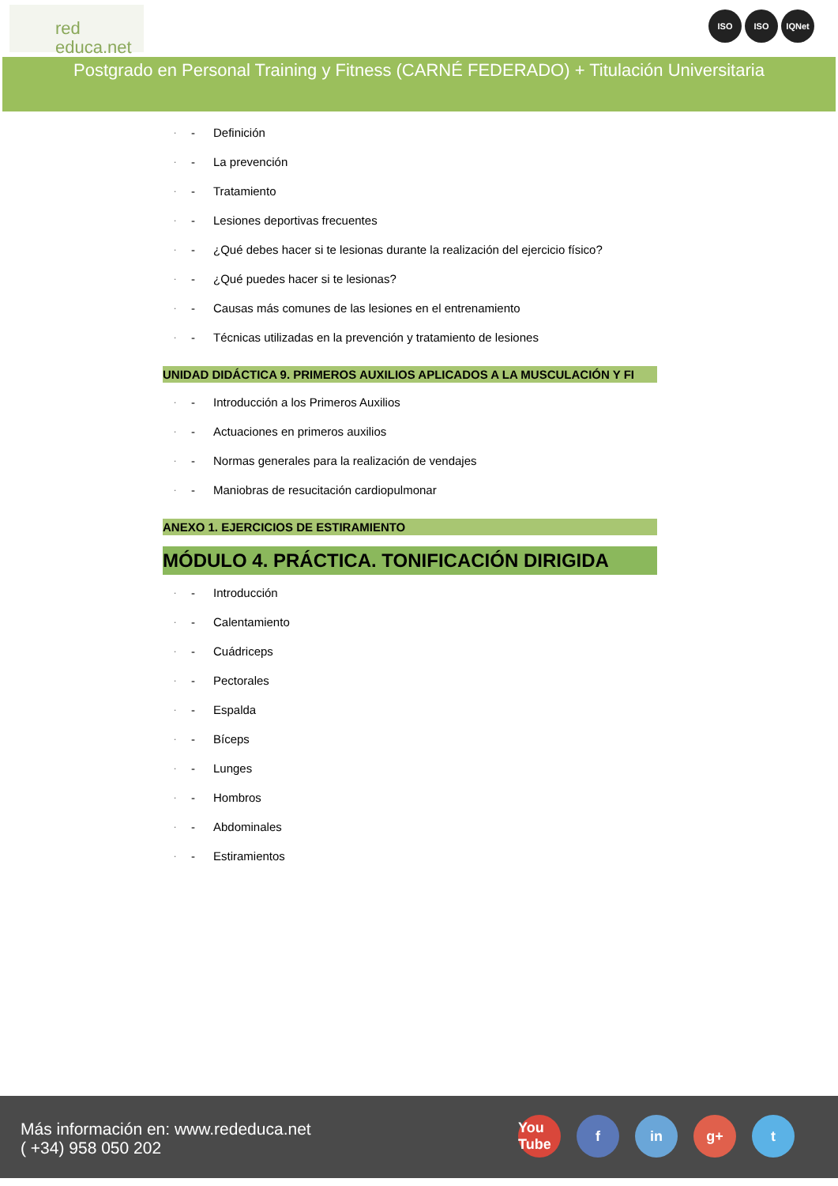red
educa.net
ISO ISO IQNet
Postgrado en Personal Training y Fitness (CARNÉ FEDERADO) + Titulación Universitaria
· - Definición
· - La prevención
· - Tratamiento
· - Lesiones deportivas frecuentes
· - ¿Qué debes hacer si te lesionas durante la realización del ejercicio físico?
· - ¿Qué puedes hacer si te lesionas?
· - Causas más comunes de las lesiones en el entrenamiento
· - Técnicas utilizadas en la prevención y tratamiento de lesiones
UNIDAD DIDÁCTICA 9. PRIMEROS AUXILIOS APLICADOS A LA MUSCULACIÓN Y FI
· - Introducción a los Primeros Auxilios
· - Actuaciones en primeros auxilios
· - Normas generales para la realización de vendajes
· - Maniobras de resucitación cardiopulmonar
ANEXO 1. EJERCICIOS DE ESTIRAMIENTO
MÓDULO 4. PRÁCTICA. TONIFICACIÓN DIRIGIDA
· - Introducción
· - Calentamiento
· - Cuádriceps
· - Pectorales
· - Espalda
· - Bíceps
· - Lunges
· - Hombros
· - Abdominales
· - Estiramientos
Más información en: www.rededuca.net
( +34) 958 050 202
You Tube f in g+ t